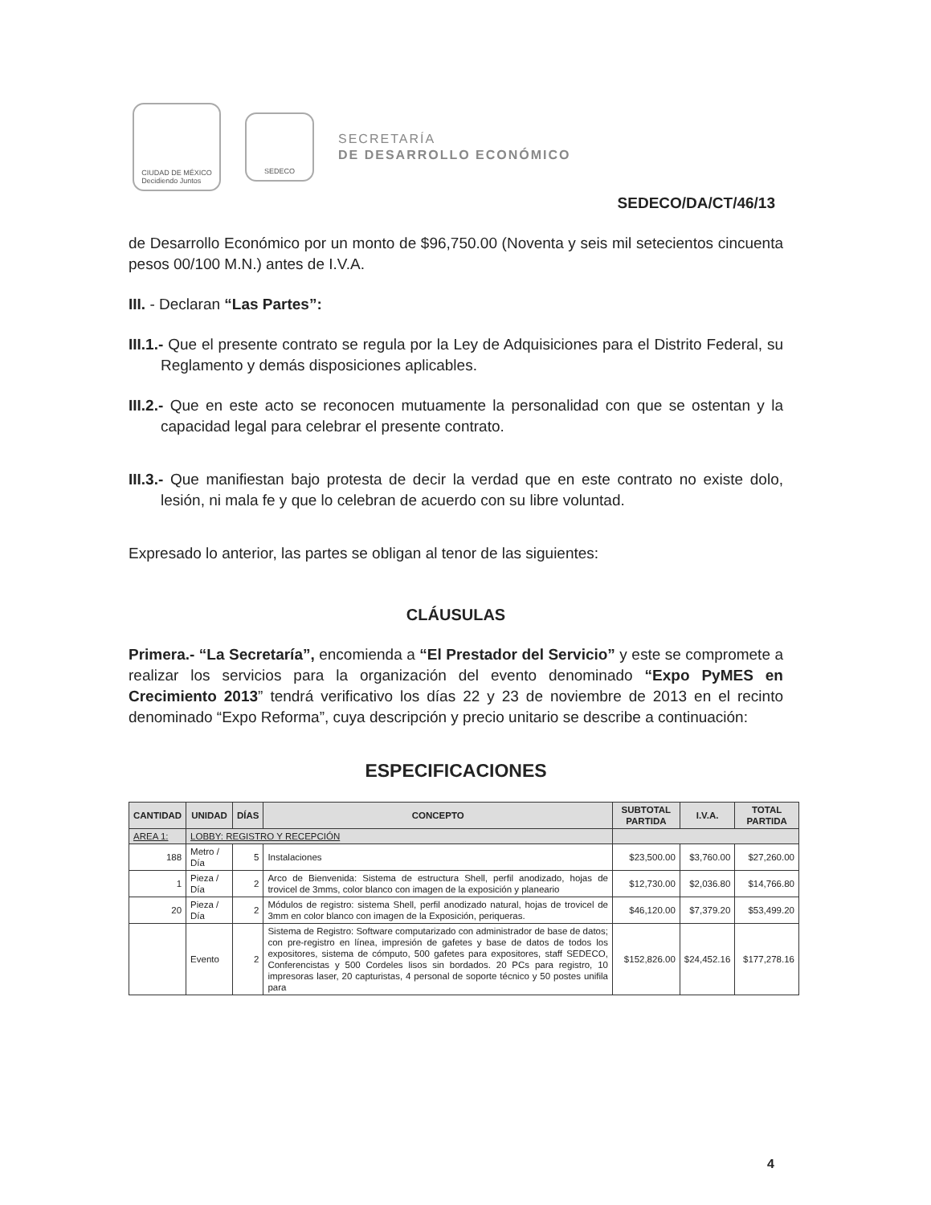CIUDAD DE MÉXICO
Decidiendo Juntos
SEDECO
SECRETARÍA
DE DESARROLLO ECONÓMICO
SEDECO/DA/CT/46/13
de Desarrollo Económico por un monto de $96,750.00 (Noventa y seis mil setecientos cincuenta pesos 00/100 M.N.) antes de I.V.A.
III. - Declaran “Las Partes”:
III.1.- Que el presente contrato se regula por la Ley de Adquisiciones para el Distrito Federal, su Reglamento y demás disposiciones aplicables.
III.2.- Que en este acto se reconocen mutuamente la personalidad con que se ostentan y la capacidad legal para celebrar el presente contrato.
III.3.- Que manifiestan bajo protesta de decir la verdad que en este contrato no existe dolo, lesión, ni mala fe y que lo celebran de acuerdo con su libre voluntad.
Expresado lo anterior, las partes se obligan al tenor de las siguientes:
CLÁUSULAS
Primera.- “La Secretaría”, encomienda a “El Prestador del Servicio” y este se compromete a realizar los servicios para la organización del evento denominado “Expo PyMES en Crecimiento 2013” tendrá verificativo los días 22 y 23 de noviembre de 2013 en el recinto denominado “Expo Reforma”, cuya descripción y precio unitario se describe a continuación:
ESPECIFICACIONES
| CANTIDAD | UNIDAD | DÍAS | CONCEPTO | SUBTOTAL PARTIDA | I.V.A. | TOTAL PARTIDA |
| --- | --- | --- | --- | --- | --- | --- |
| AREA 1: | LOBBY: REGISTRO Y RECEPCIÓN | | | | | |
| 188 | Metro / Día | 5 | Instalaciones | $23,500.00 | $3,760.00 | $27,260.00 |
| 1 | Pieza / Día | 2 | Arco de Bienvenida: Sistema de estructura Shell, perfil anodizado, hojas de trovicel de 3mms, color blanco con imagen de la exposición y planeario | $12,730.00 | $2,036.80 | $14,766.80 |
| 20 | Pieza / Día | 2 | Módulos de registro: sistema Shell, perfil anodizado natural, hojas de trovicel de 3mm en color blanco con imagen de la Exposición, periqueras. | $46,120.00 | $7,379.20 | $53,499.20 |
| | Evento | 2 | Sistema de Registro: Software computarizado con administrador de base de datos; con pre-registro en línea, impresión de gafetes y base de datos de todos los expositores, sistema de cómputo, 500 gafetes para expositores, staff SEDECO, Conferencistas y 500 Cordeles lisos sin bordados. 20 PCs para registro, 10 impresoras laser, 20 capturistas, 4 personal de soporte técnico y 50 postes unifila para | $152,826.00 | $24,452.16 | $177,278.16 |
4